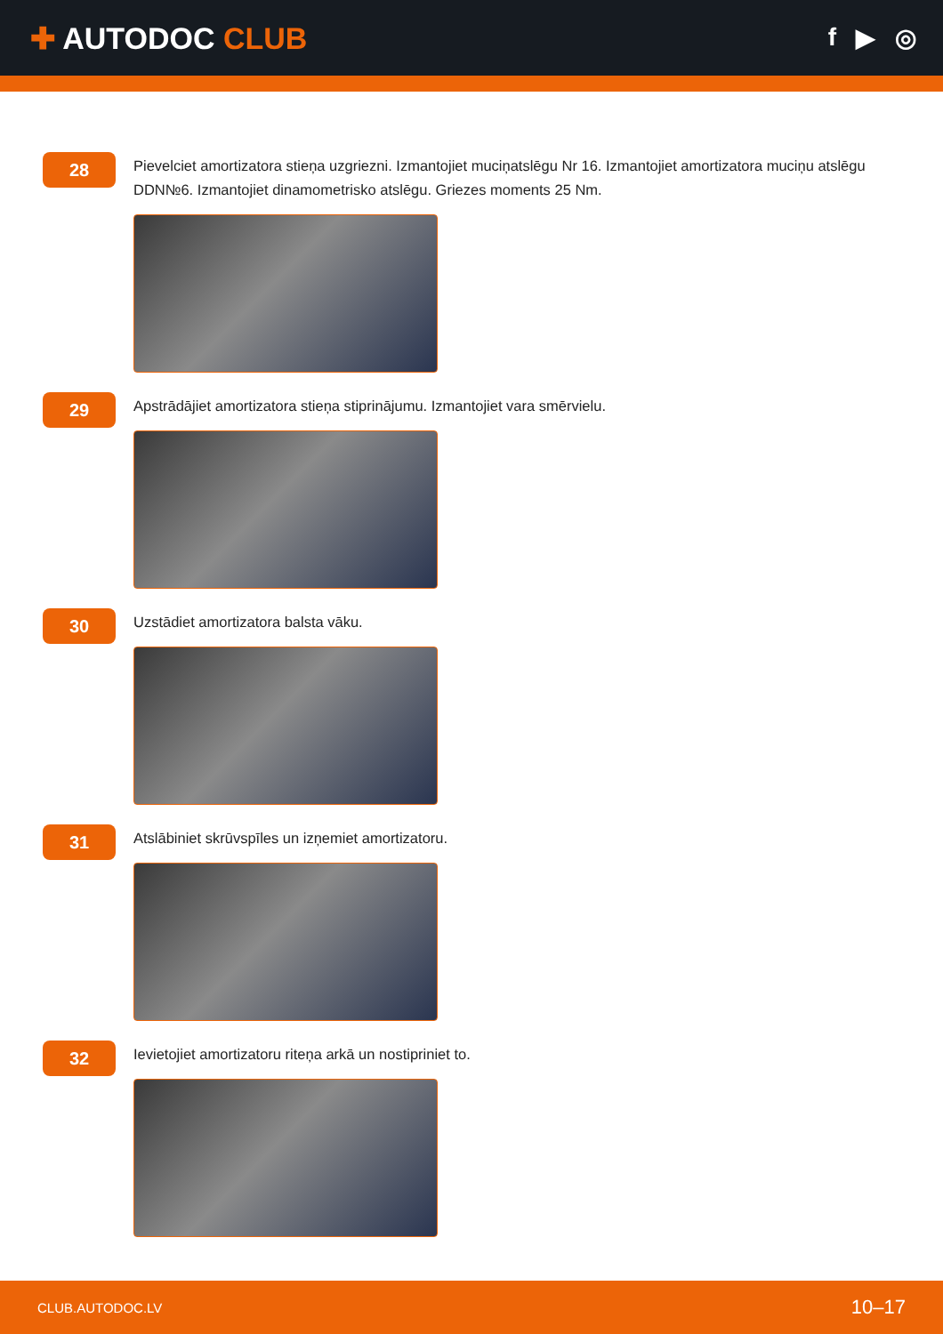✚ AUTODOC CLUB
f ▶ ◎
28
Pievelciet amortizatora stieņa uzgriezni. Izmantojiet muciņatslēgu Nr 16. Izmantojiet amortizatora muciņu atslēgu DDN№6. Izmantojiet dinamometrisko atslēgu. Griezes moments 25 Nm.
29
Apstrādājiet amortizatora stieņa stiprinājumu. Izmantojiet vara smērvielu.
30
Uzstādiet amortizatora balsta vāku.
31
Atslābiniet skrūvspīles un izņemiet amortizatoru.
32
Ievietojiet amortizatoru riteņa arkā un nostipriniet to.
CLUB.AUTODOC.LV 10–17